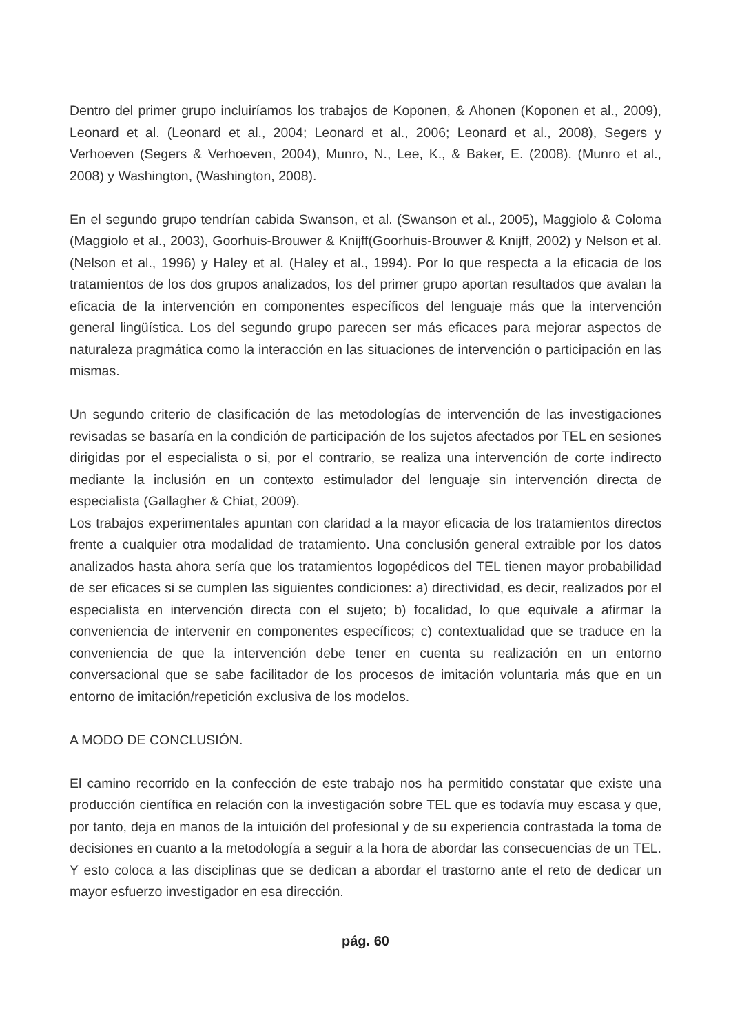Dentro del primer grupo incluiríamos los trabajos de Koponen, & Ahonen (Koponen et al., 2009), Leonard et al. (Leonard et al., 2004; Leonard et al., 2006; Leonard et al., 2008), Segers y Verhoeven (Segers & Verhoeven, 2004), Munro, N., Lee, K., & Baker, E. (2008). (Munro et al., 2008) y Washington, (Washington, 2008).
En el segundo grupo tendrían cabida Swanson, et al. (Swanson et al., 2005), Maggiolo & Coloma (Maggiolo et al., 2003), Goorhuis-Brouwer & Knijff(Goorhuis-Brouwer & Knijff, 2002) y Nelson et al. (Nelson et al., 1996) y Haley et al. (Haley et al., 1994). Por lo que respecta a la eficacia de los tratamientos de los dos grupos analizados, los del primer grupo aportan resultados que avalan la eficacia de la intervención en componentes específicos del lenguaje más que la intervención general lingüística. Los del segundo grupo parecen ser más eficaces para mejorar aspectos de naturaleza pragmática como la interacción en las situaciones de intervención o participación en las mismas.
Un segundo criterio de clasificación de las metodologías de intervención de las investigaciones revisadas se basaría en la condición de participación de los sujetos afectados por TEL en sesiones dirigidas por el especialista o si, por el contrario, se realiza una intervención de corte indirecto mediante la inclusión en un contexto estimulador del lenguaje sin intervención directa de especialista (Gallagher & Chiat, 2009).
Los trabajos experimentales apuntan con claridad a la mayor eficacia de los tratamientos directos frente a cualquier otra modalidad de tratamiento. Una conclusión general extraible por los datos analizados hasta ahora sería que los tratamientos logopédicos del TEL tienen mayor probabilidad de ser eficaces si se cumplen las siguientes condiciones: a) directividad, es decir, realizados por el especialista en intervención directa con el sujeto; b) focalidad, lo que equivale a afirmar la conveniencia de intervenir en componentes específicos; c) contextualidad que se traduce en la conveniencia de que la intervención debe tener en cuenta su realización en un entorno conversacional que se sabe facilitador de los procesos de imitación voluntaria más que en un entorno de imitación/repetición exclusiva de los modelos.
A MODO DE CONCLUSIÓN.
El camino recorrido en la confección de este trabajo nos ha permitido constatar que existe una producción científica en relación con la investigación sobre TEL que es todavía muy escasa y que, por tanto, deja en manos de la intuición del profesional y de su experiencia contrastada la toma de decisiones en cuanto a la metodología a seguir a la hora de abordar las consecuencias de un TEL. Y esto coloca a las disciplinas que se dedican a abordar el trastorno ante el reto de dedicar un mayor esfuerzo investigador en esa dirección.
pág. 60